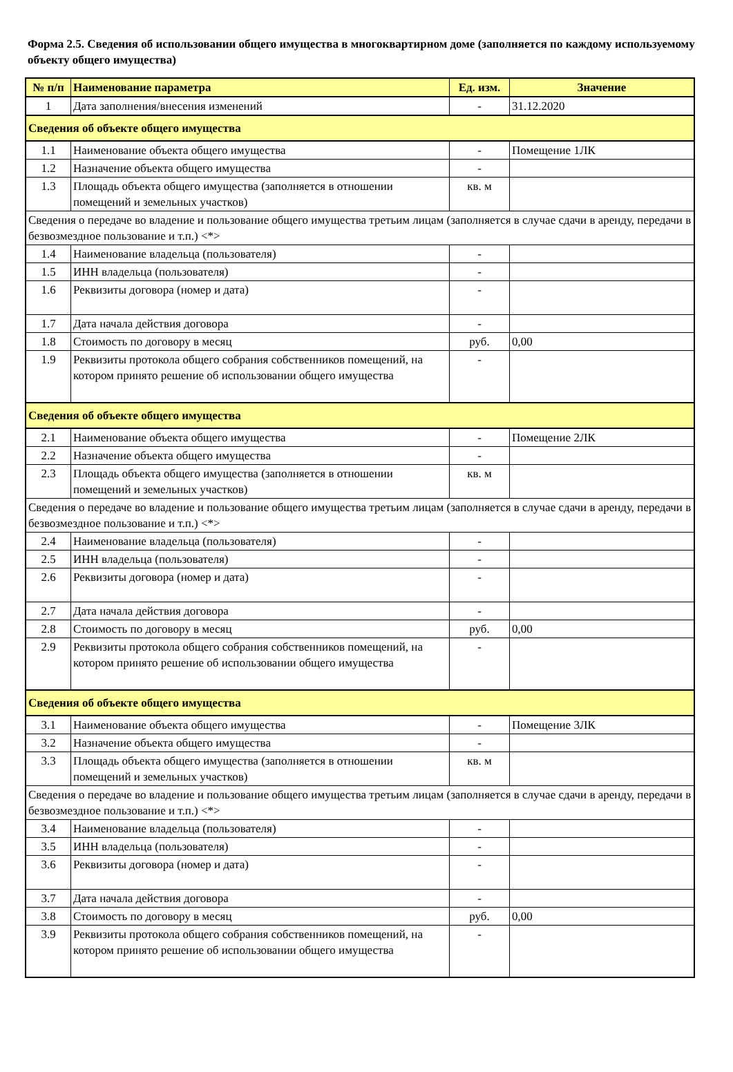Форма 2.5. Сведения об использовании общего имущества в многоквартирном доме (заполняется по каждому используемому объекту общего имущества)
| № п/п | Наименование параметра | Ед. изм. | Значение |
| --- | --- | --- | --- |
| 1 | Дата заполнения/внесения изменений | - | 31.12.2020 |
| Сведения об объекте общего имущества | | | |
| 1.1 | Наименование объекта общего имущества | - | Помещение 1ЛК |
| 1.2 | Назначение объекта общего имущества | - | |
| 1.3 | Площадь объекта общего имущества (заполняется в отношении помещений и земельных участков) | кв. м | |
| Сведения о передаче во владение и пользование общего имущества третьим лицам (заполняется в случае сдачи в аренду, передачи в безвозмездное пользование и т.п.) <*> | | | |
| 1.4 | Наименование владельца (пользователя) | - | |
| 1.5 | ИНН владельца (пользователя) | - | |
| 1.6 | Реквизиты договора (номер и дата) | - | |
| 1.7 | Дата начала действия договора | - | |
| 1.8 | Стоимость по договору в месяц | руб. | 0,00 |
| 1.9 | Реквизиты протокола общего собрания собственников помещений, на котором принято решение об использовании общего имущества | - | |
| Сведения об объекте общего имущества | | | |
| 2.1 | Наименование объекта общего имущества | - | Помещение 2ЛК |
| 2.2 | Назначение объекта общего имущества | - | |
| 2.3 | Площадь объекта общего имущества (заполняется в отношении помещений и земельных участков) | кв. м | |
| Сведения о передаче во владение и пользование общего имущества третьим лицам (заполняется в случае сдачи в аренду, передачи в безвозмездное пользование и т.п.) <*> | | | |
| 2.4 | Наименование владельца (пользователя) | - | |
| 2.5 | ИНН владельца (пользователя) | - | |
| 2.6 | Реквизиты договора (номер и дата) | - | |
| 2.7 | Дата начала действия договора | - | |
| 2.8 | Стоимость по договору в месяц | руб. | 0,00 |
| 2.9 | Реквизиты протокола общего собрания собственников помещений, на котором принято решение об использовании общего имущества | - | |
| Сведения об объекте общего имущества | | | |
| 3.1 | Наименование объекта общего имущества | - | Помещение 3ЛК |
| 3.2 | Назначение объекта общего имущества | - | |
| 3.3 | Площадь объекта общего имущества (заполняется в отношении помещений и земельных участков) | кв. м | |
| Сведения о передаче во владение и пользование общего имущества третьим лицам (заполняется в случае сдачи в аренду, передачи в безвозмездное пользование и т.п.) <*> | | | |
| 3.4 | Наименование владельца (пользователя) | - | |
| 3.5 | ИНН владельца (пользователя) | - | |
| 3.6 | Реквизиты договора (номер и дата) | - | |
| 3.7 | Дата начала действия договора | - | |
| 3.8 | Стоимость по договору в месяц | руб. | 0,00 |
| 3.9 | Реквизиты протокола общего собрания собственников помещений, на котором принято решение об использовании общего имущества | - | |